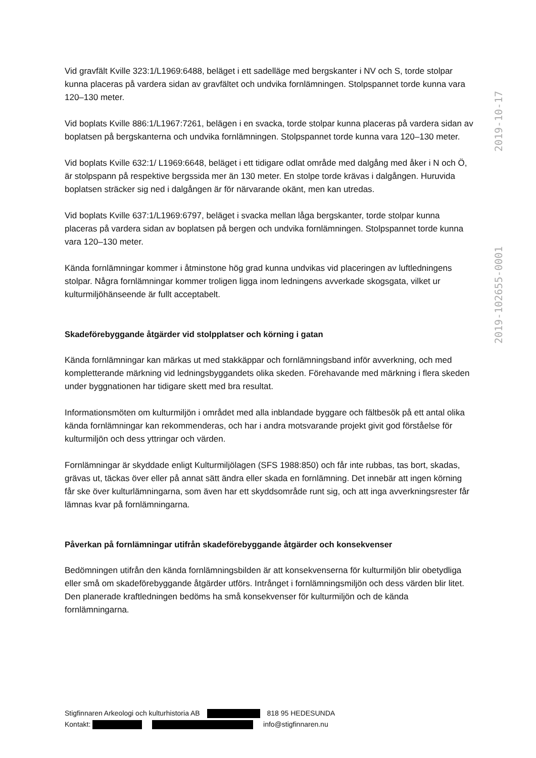Vid gravfält Kville 323:1/L1969:6488, beläget i ett sadelläge med bergskanter i NV och S, torde stolpar kunna placeras på vardera sidan av gravfältet och undvika fornlämningen. Stolpspannet torde kunna vara 120–130 meter.
Vid boplats Kville 886:1/L1967:7261, belägen i en svacka, torde stolpar kunna placeras på vardera sidan av boplatsen på bergskanterna och undvika fornlämningen. Stolpspannet torde kunna vara 120–130 meter.
Vid boplats Kville 632:1/ L1969:6648, beläget i ett tidigare odlat område med dalgång med åker i N och Ö, är stolpspann på respektive bergssida mer än 130 meter. En stolpe torde krävas i dalgången. Huruvida boplatsen sträcker sig ned i dalgången är för närvarande okänt, men kan utredas.
Vid boplats Kville 637:1/L1969:6797, beläget i svacka mellan låga bergskanter, torde stolpar kunna placeras på vardera sidan av boplatsen på bergen och undvika fornlämningen. Stolpspannet torde kunna vara 120–130 meter.
Kända fornlämningar kommer i åtminstone hög grad kunna undvikas vid placeringen av luftledningens stolpar. Några fornlämningar kommer troligen ligga inom ledningens avverkade skogsgata, vilket ur kulturmiljöhänseende är fullt acceptabelt.
Skadeförebyggande åtgärder vid stolpplatser och körning i gatan
Kända fornlämningar kan märkas ut med stakkäppar och fornlämningsband inför avverkning, och med kompletterande märkning vid ledningsbyggandets olika skeden. Förehavande med märkning i flera skeden under byggnationen har tidigare skett med bra resultat.
Informationsmöten om kulturmiljön i området med alla inblandade byggare och fältbesök på ett antal olika kända fornlämningar kan rekommenderas, och har i andra motsvarande projekt givit god förståelse för kulturmiljön och dess yttringar och värden.
Fornlämningar är skyddade enligt Kulturmiljölagen (SFS 1988:850) och får inte rubbas, tas bort, skadas, grävas ut, täckas över eller på annat sätt ändra eller skada en fornlämning. Det innebär att ingen körning får ske över kulturlämningarna, som även har ett skyddsområde runt sig, och att inga avverkningsrester får lämnas kvar på fornlämningarna.
Påverkan på fornlämningar utifrån skadeförebyggande åtgärder och konsekvenser
Bedömningen utifrån den kända fornlämningsbilden är att konsekvenserna för kulturmiljön blir obetydliga eller små om skadeförebyggande åtgärder utförs. Intrånget i fornlämningsmiljön och dess värden blir litet. Den planerade kraftledningen bedöms ha små konsekvenser för kulturmiljön och de kända fornlämningarna.
2019-102655-0001 2019-10-17
Stigfinnaren Arkeologi och kulturhistoria AB 818 95 HEDESUNDA
Kontakt: info@stigfinnaren.nu